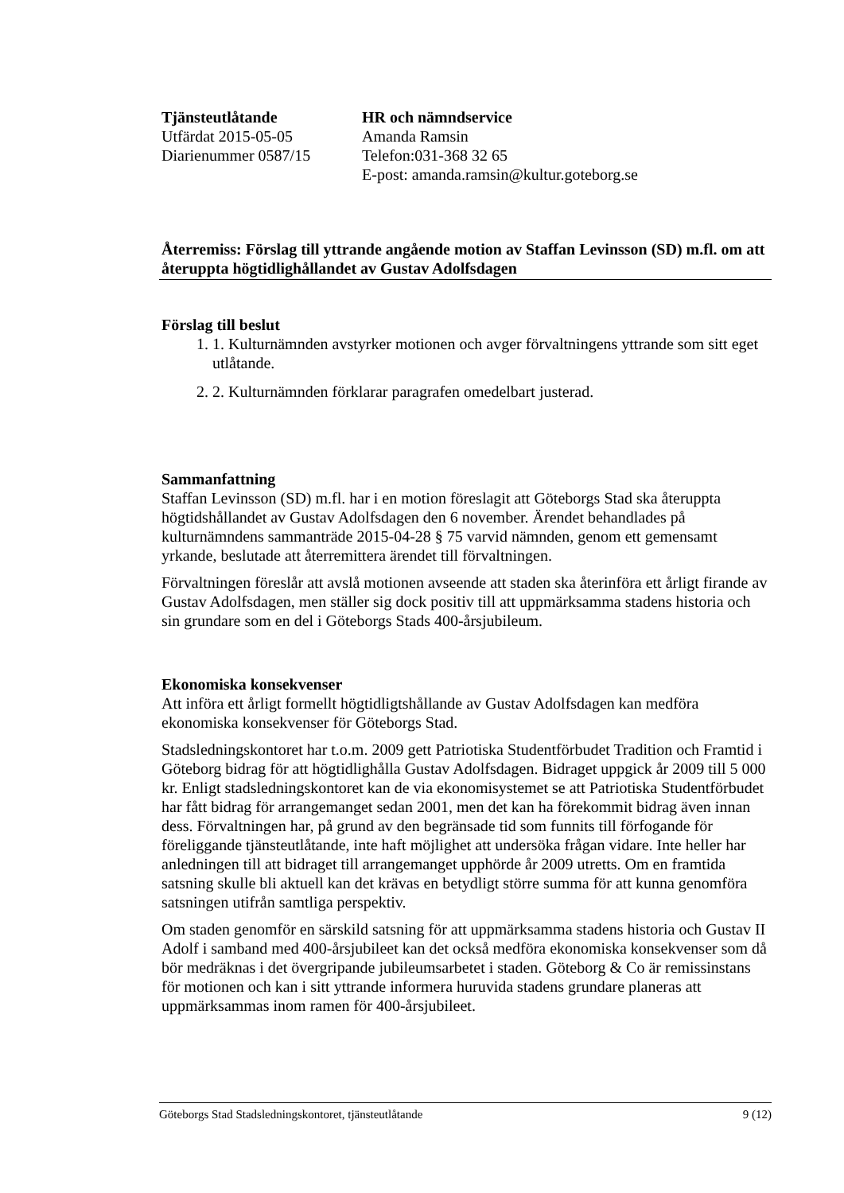Tjänsteutlåtande
Utfärdat 2015-05-05
Diarienummer 0587/15
HR och nämndservice
Amanda Ramsin
Telefon:031-368 32 65
E-post: amanda.ramsin@kultur.goteborg.se
Återremiss: Förslag till yttrande angående motion av Staffan Levinsson (SD) m.fl. om att återuppta högtidlighållandet av Gustav Adolfsdagen
Förslag till beslut
1. 1. Kulturnämnden avstyrker motionen och avger förvaltningens yttrande som sitt eget utlåtande.
2. 2. Kulturnämnden förklarar paragrafen omedelbart justerad.
Sammanfattning
Staffan Levinsson (SD) m.fl. har i en motion föreslagit att Göteborgs Stad ska återuppta högtidshållandet av Gustav Adolfsdagen den 6 november. Ärendet behandlades på kulturnämndens sammanträde 2015-04-28 § 75 varvid nämnden, genom ett gemensamt yrkande, beslutade att återremittera ärendet till förvaltningen.
Förvaltningen föreslår att avslå motionen avseende att staden ska återinföra ett årligt firande av Gustav Adolfsdagen, men ställer sig dock positiv till att uppmärksamma stadens historia och sin grundare som en del i Göteborgs Stads 400-årsjubileum.
Ekonomiska konsekvenser
Att införa ett årligt formellt högtidligtshållande av Gustav Adolfsdagen kan medföra ekonomiska konsekvenser för Göteborgs Stad.
Stadsledningskontoret har t.o.m. 2009 gett Patriotiska Studentförbudet Tradition och Framtid i Göteborg bidrag för att högtidlighålla Gustav Adolfsdagen. Bidraget uppgick år 2009 till 5 000 kr. Enligt stadsledningskontoret kan de via ekonomisystemet se att Patriotiska Studentförbudet har fått bidrag för arrangemanget sedan 2001, men det kan ha förekommit bidrag även innan dess. Förvaltningen har, på grund av den begränsade tid som funnits till förfogande för föreliggande tjänsteutlåtande, inte haft möjlighet att undersöka frågan vidare. Inte heller har anledningen till att bidraget till arrangemanget upphörde år 2009 utretts. Om en framtida satsning skulle bli aktuell kan det krävas en betydligt större summa för att kunna genomföra satsningen utifrån samtliga perspektiv.
Om staden genomför en särskild satsning för att uppmärksamma stadens historia och Gustav II Adolf i samband med 400-årsjubileet kan det också medföra ekonomiska konsekvenser som då bör medräknas i det övergripande jubileumsarbetet i staden. Göteborg & Co är remissinstans för motionen och kan i sitt yttrande informera huruvida stadens grundare planeras att uppmärksammas inom ramen för 400-årsjubileet.
Göteborgs Stad Stadsledningskontoret, tjänsteutlåtande 9 (12)